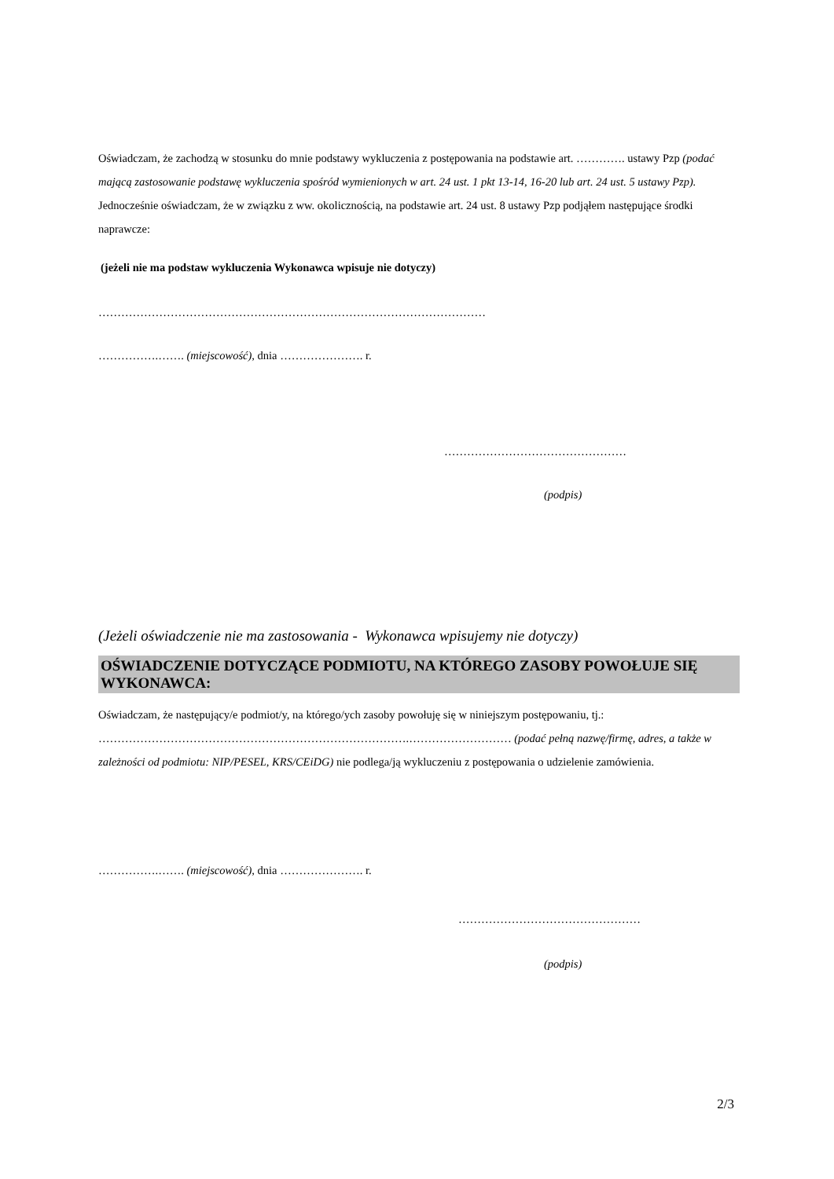Oświadczam, że zachodzą w stosunku do mnie podstawy wykluczenia z postępowania na podstawie art. …………. ustawy Pzp (podać mającą zastosowanie podstawę wykluczenia spośród wymienionych w art. 24 ust. 1 pkt 13-14, 16-20 lub art. 24 ust. 5 ustawy Pzp). Jednocześnie oświadczam, że w związku z ww. okolicznością, na podstawie art. 24 ust. 8 ustawy Pzp podjąłem następujące środki naprawcze:
(jeżeli nie ma podstaw wykluczenia Wykonawca wpisuje nie dotyczy)
…………………………………………………………………………………………
…………….……. (miejscowość), dnia …………………. r.
…………………………………………
(podpis)
(Jeżeli oświadczenie nie ma zastosowania - Wykonawca wpisujemy nie dotyczy)
OŚWIADCZENIE DOTYCZĄCE PODMIOTU, NA KTÓREGO ZASOBY POWOŁUJE SIĘ WYKONAWCA:
Oświadczam, że następujący/e podmiot/y, na którego/ych zasoby powołuję się w niniejszym postępowaniu, tj.: ……………………………………………………………………….……………………… (podać pełną nazwę/firmę, adres, a także w zależności od podmiotu: NIP/PESEL, KRS/CEiDG) nie podlega/ją wykluczeniu z postępowania o udzielenie zamówienia.
…………….……. (miejscowość), dnia …………………. r.
…………………………………………
(podpis)
2/3